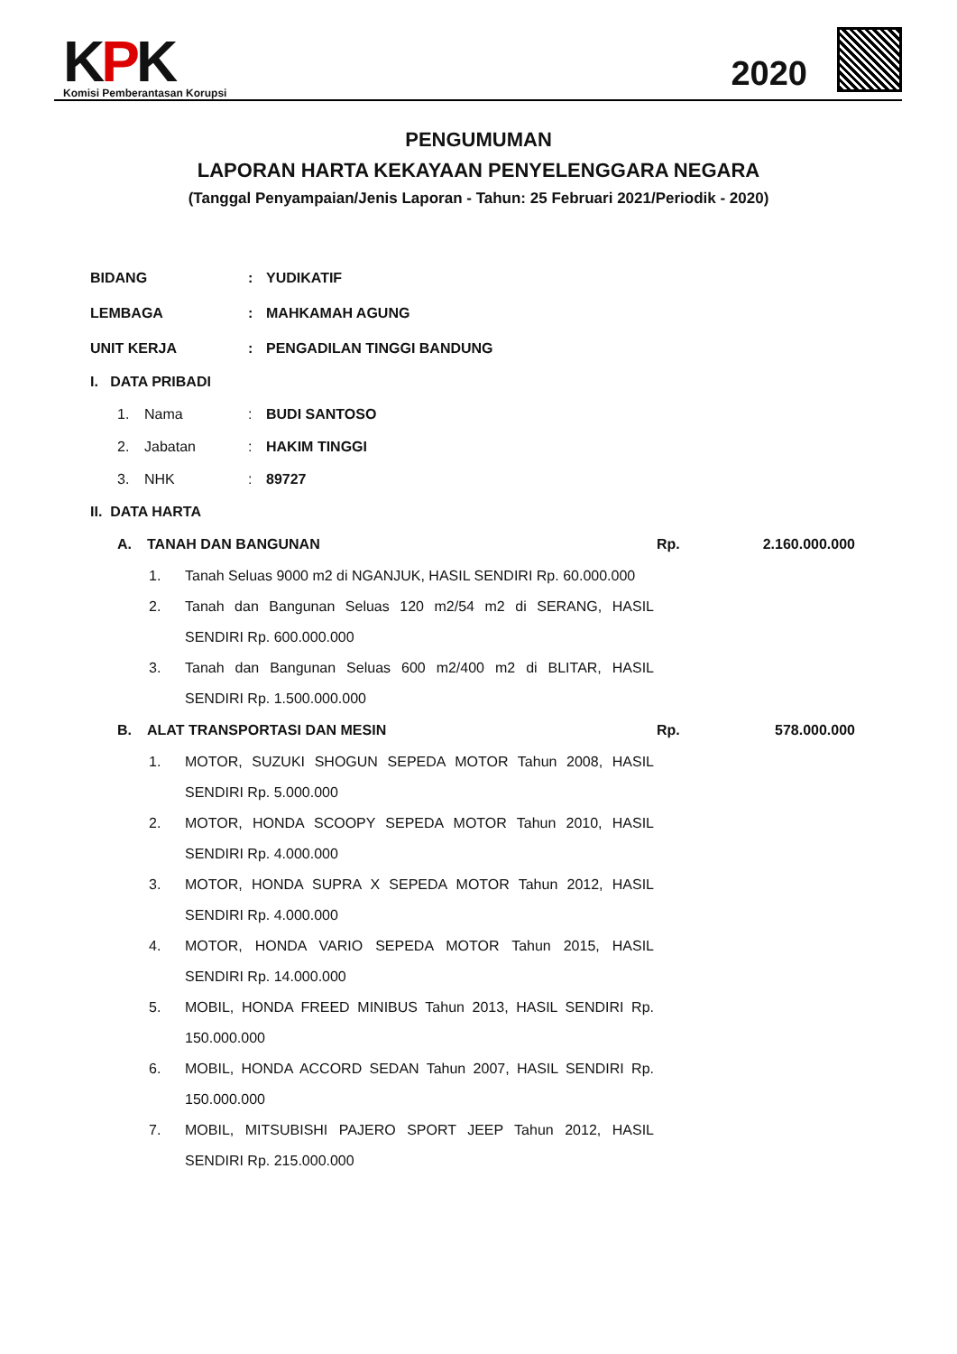KPK
Komisi Pemberantasan Korupsi
2020
PENGUMUMAN
LAPORAN HARTA KEKAYAAN PENYELENGGARA NEGARA
(Tanggal Penyampaian/Jenis Laporan - Tahun: 25 Februari 2021/Periodik - 2020)
BIDANG : YUDIKATIF
LEMBAGA : MAHKAMAH AGUNG
UNIT KERJA : PENGADILAN TINGGI BANDUNG
I. DATA PRIBADI
1. Nama : BUDI SANTOSO
2. Jabatan : HAKIM TINGGI
3. NHK : 89727
II. DATA HARTA
A. TANAH DAN BANGUNAN Rp.
2.160.000.000
1. Tanah Seluas 9000 m2 di NGANJUK, HASIL SENDIRI Rp. 60.000.000
2. Tanah dan Bangunan Seluas 120 m2/54 m2 di SERANG, HASIL SENDIRI Rp. 600.000.000
3. Tanah dan Bangunan Seluas 600 m2/400 m2 di BLITAR, HASIL SENDIRI Rp. 1.500.000.000
B. ALAT TRANSPORTASI DAN MESIN Rp. 578.000.000
1. MOTOR, SUZUKI SHOGUN SEPEDA MOTOR Tahun 2008, HASIL SENDIRI Rp. 5.000.000
2. MOTOR, HONDA SCOOPY SEPEDA MOTOR Tahun 2010, HASIL SENDIRI Rp. 4.000.000
3. MOTOR, HONDA SUPRA X SEPEDA MOTOR Tahun 2012, HASIL SENDIRI Rp. 4.000.000
4. MOTOR, HONDA VARIO SEPEDA MOTOR Tahun 2015, HASIL SENDIRI Rp. 14.000.000
5. MOBIL, HONDA FREED MINIBUS Tahun 2013, HASIL SENDIRI Rp. 150.000.000
6. MOBIL, HONDA ACCORD SEDAN Tahun 2007, HASIL SENDIRI Rp. 150.000.000
7. MOBIL, MITSUBISHI PAJERO SPORT JEEP Tahun 2012, HASIL SENDIRI Rp. 215.000.000